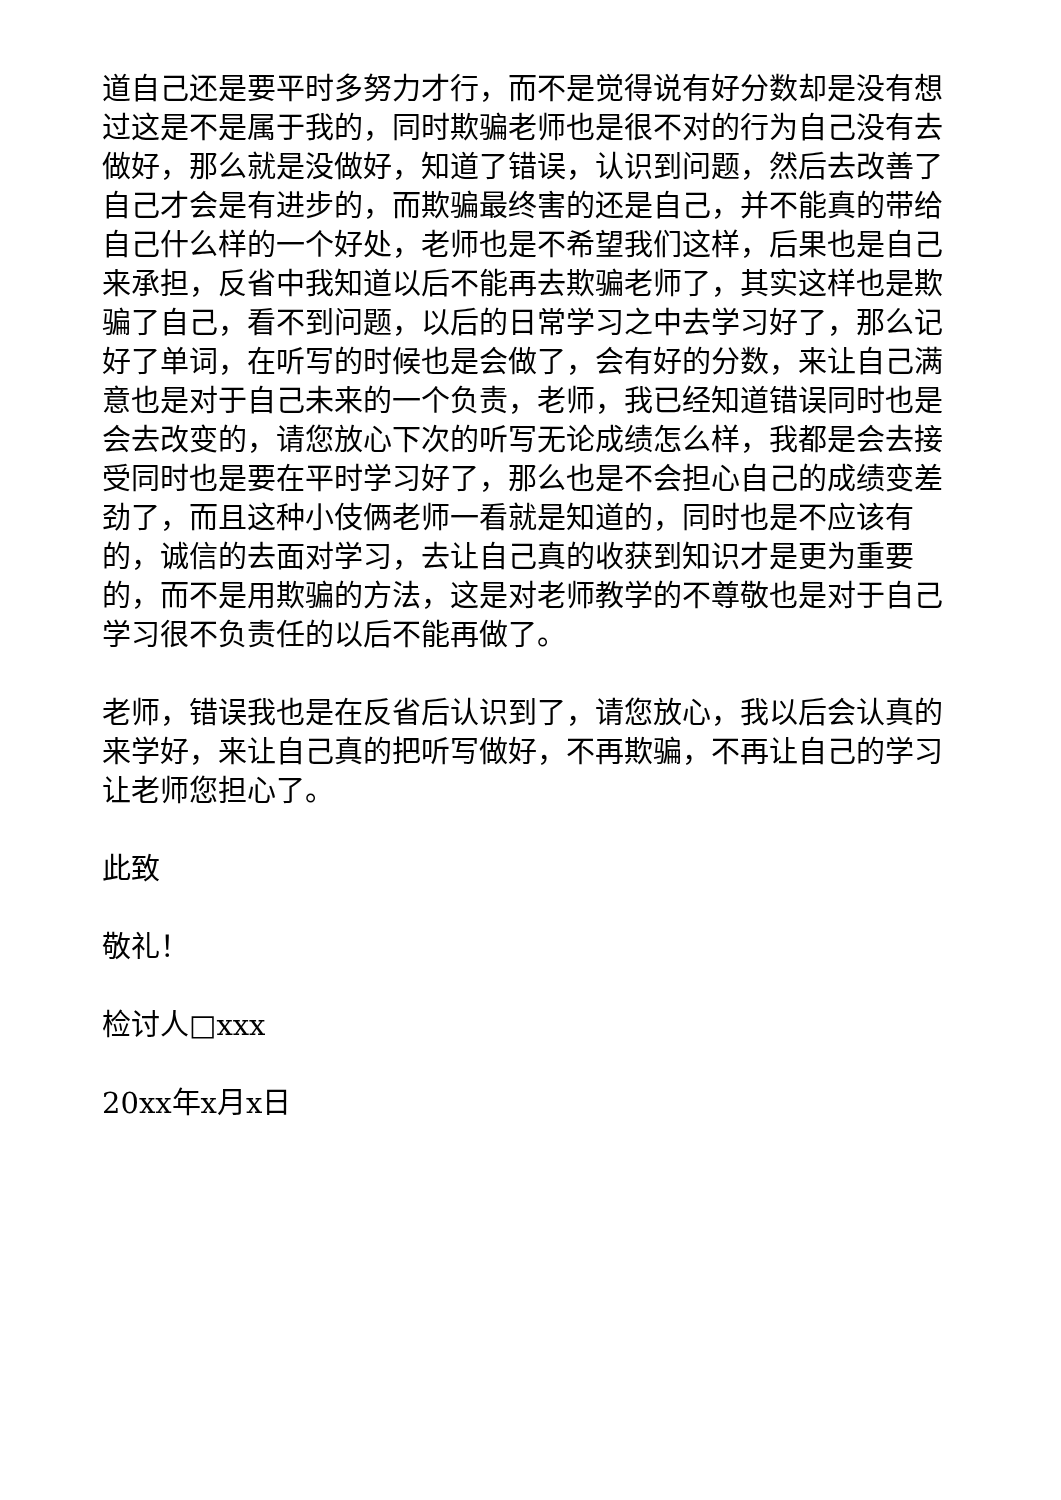道自己还是要平时多努力才行，而不是觉得说有好分数却是没有想过这是不是属于我的，同时欺骗老师也是很不对的行为自己没有去做好，那么就是没做好，知道了错误，认识到问题，然后去改善了自己才会是有进步的，而欺骗最终害的还是自己，并不能真的带给自己什么样的一个好处，老师也是不希望我们这样，后果也是自己来承担，反省中我知道以后不能再去欺骗老师了，其实这样也是欺骗了自己，看不到问题，以后的日常学习之中去学习好了，那么记好了单词，在听写的时候也是会做了，会有好的分数，来让自己满意也是对于自己未来的一个负责，老师，我已经知道错误同时也是会去改变的，请您放心下次的听写无论成绩怎么样，我都是会去接受同时也是要在平时学习好了，那么也是不会担心自己的成绩变差劲了，而且这种小伎俩老师一看就是知道的，同时也是不应该有的，诚信的去面对学习，去让自己真的收获到知识才是更为重要的，而不是用欺骗的方法，这是对老师教学的不尊敬也是对于自己学习很不负责任的以后不能再做了。
老师，错误我也是在反省后认识到了，请您放心，我以后会认真的来学好，来让自己真的把听写做好，不再欺骗，不再让自己的学习让老师您担心了。
此致
敬礼！
检讨人□xxx
20xx年x月x日